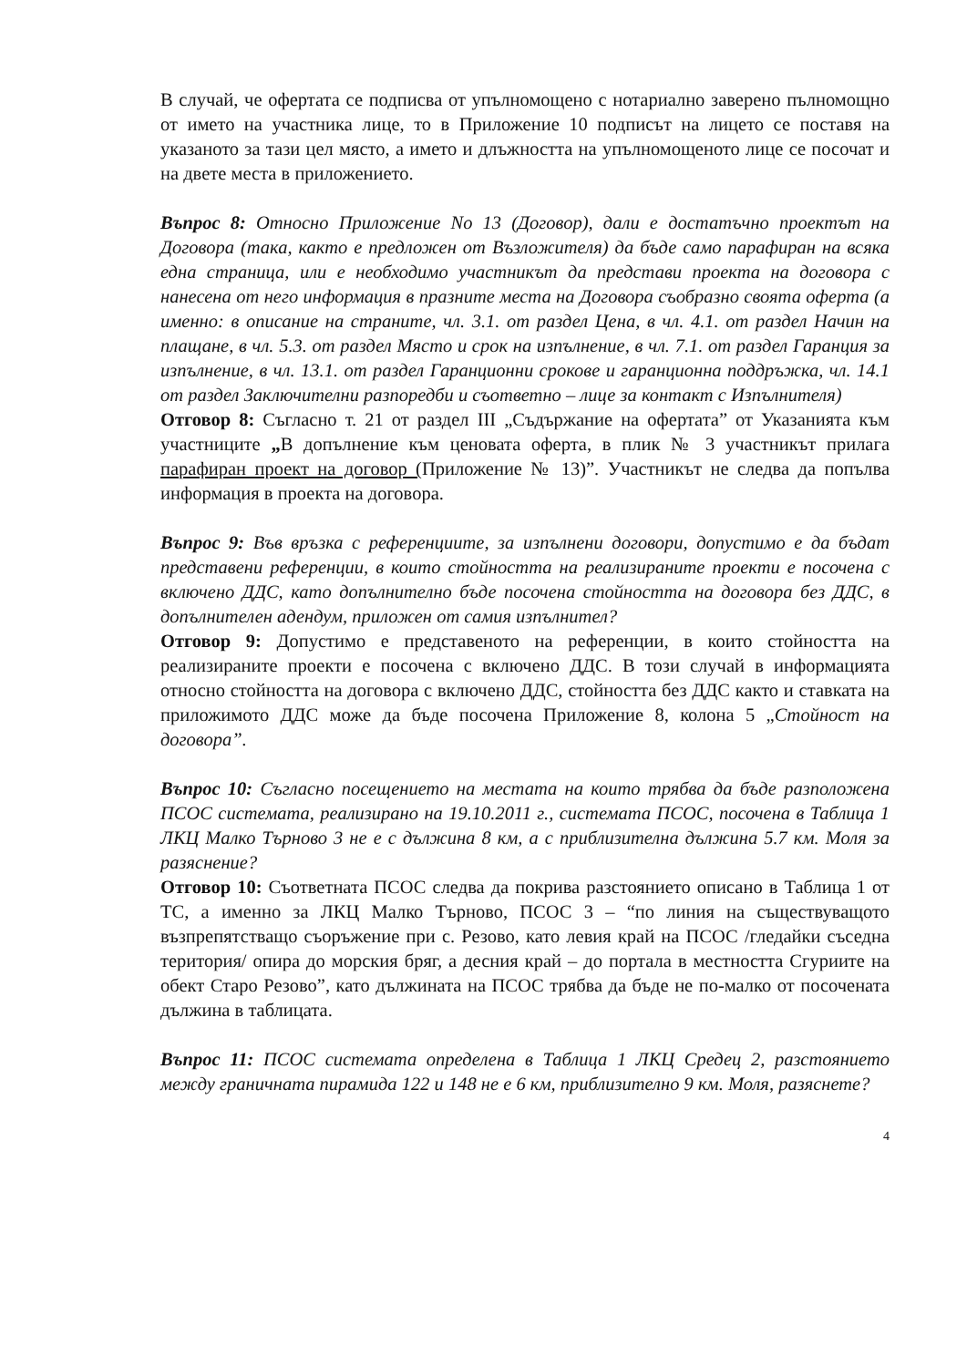В случай, че офертата се подписва от упълномощено с нотариално заверено пълномощно от името на участника лице, то в Приложение 10 подписът на лицето се поставя на указаното за тази цел място, а името и длъжността на упълномощеното лице се посочат и на двете места в приложението.
Въпрос 8: Относно Приложение No 13 (Договор), дали е достатъчно проектът на Договора (така, както е предложен от Възложителя) да бъде само парафиран на всяка една страница, или е необходимо участникът да представи проекта на договора с нанесена от него информация в празните места на Договора съобразно своята оферта (а именно: в описание на страните, чл. 3.1. от раздел Цена, в чл. 4.1. от раздел Начин на плащане, в чл. 5.3. от раздел Място и срок на изпълнение, в чл. 7.1. от раздел Гаранция за изпълнение, в чл. 13.1. от раздел Гаранционни срокове и гаранционна поддръжка, чл. 14.1 от раздел Заключителни разпоредби и съответно – лице за контакт с Изпълнителя)
Отговор 8: Съгласно т. 21 от раздел III „Съдържание на офертата” от Указанията към участниците „В допълнение към ценовата оферта, в плик № 3 участникът прилага парафиран проект на договор (Приложение № 13)”. Участникът не следва да попълва информация в проекта на договора.
Въпрос 9: Във връзка с референциите, за изпълнени договори, допустимо е да бъдат представени референции, в които стойността на реализираните проекти е посочена с включено ДДС, като допълнително бъде посочена стойността на договора без ДДС, в допълнителен адендум, приложен от самия изпълнител?
Отговор 9: Допустимо е представеното на референции, в които стойността на реализираните проекти е посочена с включено ДДС. В този случай в информацията относно стойността на договора с включено ДДС, стойността без ДДС както и ставката на приложимото ДДС може да бъде посочена Приложение 8, колона 5 „Стойност на договора”.
Въпрос 10: Съгласно посещението на местата на които трябва да бъде разположена ПСОС системата, реализирано на 19.10.2011 г., системата ПСОС, посочена в Таблица 1 ЛКЦ Малко Търново 3 не е с дължина 8 км, а с приблизителна дължина 5.7 км. Моля за разяснение?
Отговор 10: Съответната ПСОС следва да покрива разстоянието описано в Таблица 1 от ТС, а именно за ЛКЦ Малко Търново, ПСОС 3 – “по линия на съществуващото възпрепятстващо съоръжение при с. Резово, като левия край на ПСОС /гледайки съседна територия/ опира до морския бряг, а десния край – до портала в местността Сгуриите на обект Старо Резово”, като дължината на ПСОС трябва да бъде не по-малко от посочената дължина в таблицата.
Въпрос 11: ПСОС системата определена в Таблица 1 ЛКЦ Средец 2, разстоянието между граничната пирамида 122 и 148 не е 6 км, приблизително 9 км. Моля, разяснете?
4